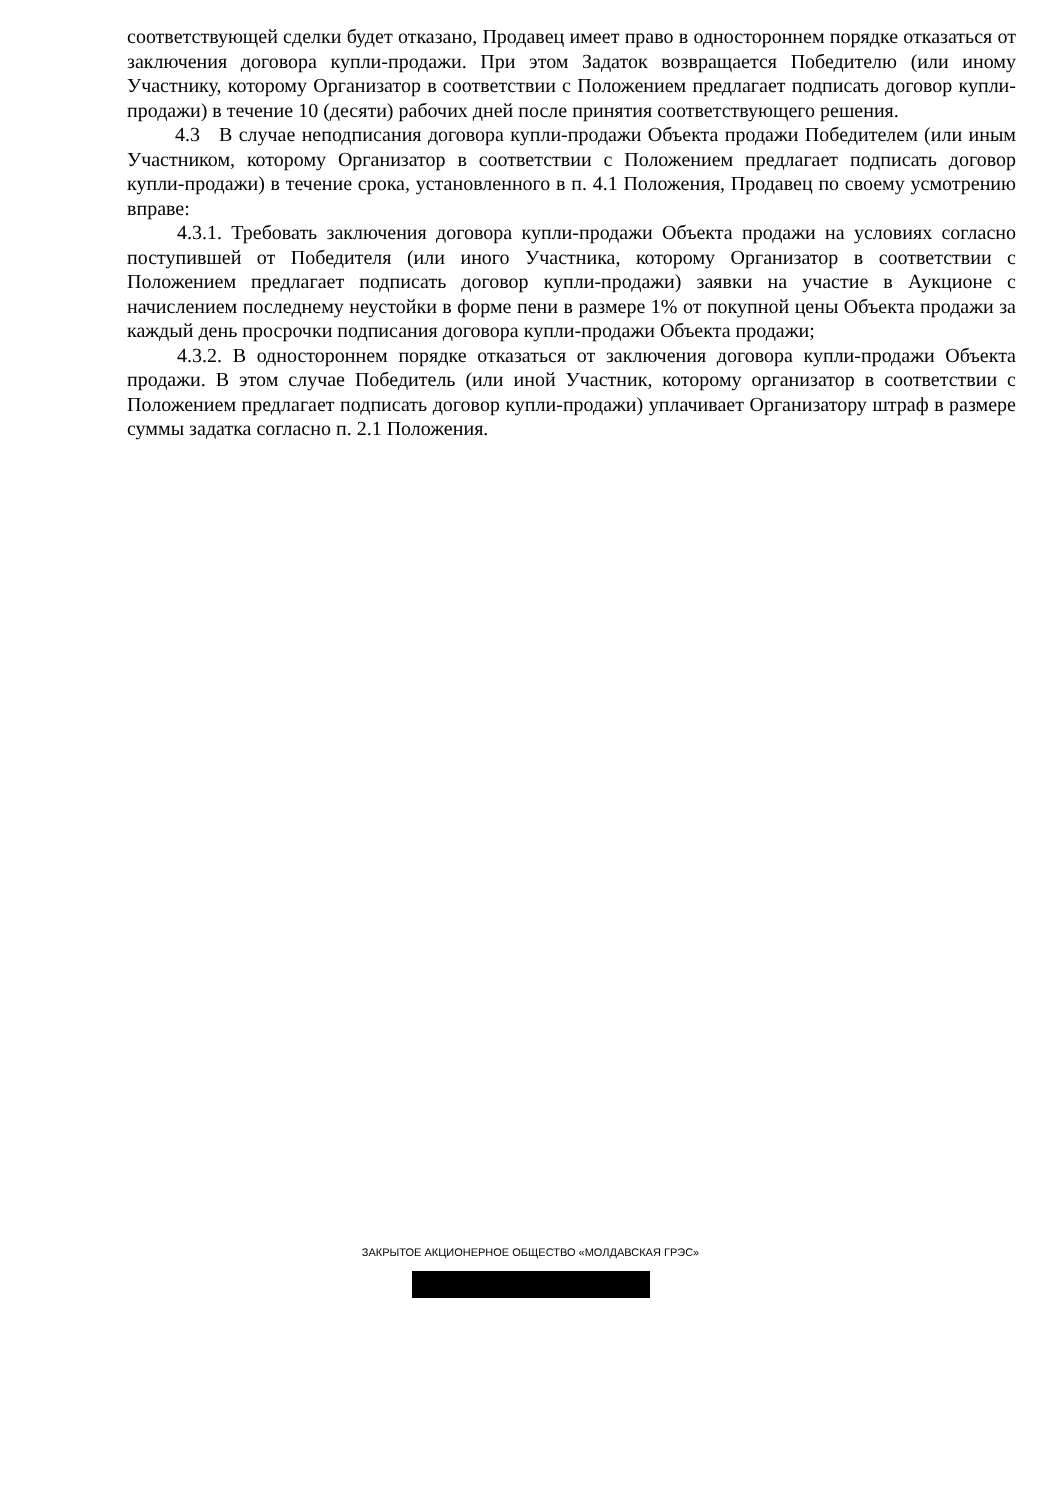соответствующей сделки будет отказано, Продавец имеет право в одностороннем порядке отказаться от заключения договора купли-продажи. При этом Задаток возвращается Победителю (или иному Участнику, которому Организатор в соответствии с Положением предлагает подписать договор купли-продажи) в течение 10 (десяти) рабочих дней после принятия соответствующего решения.
4.3 В случае неподписания договора купли-продажи Объекта продажи Победителем (или иным Участником, которому Организатор в соответствии с Положением предлагает подписать договор купли-продажи) в течение срока, установленного в п. 4.1 Положения, Продавец по своему усмотрению вправе:
4.3.1. Требовать заключения договора купли-продажи Объекта продажи на условиях согласно поступившей от Победителя (или иного Участника, которому Организатор в соответствии с Положением предлагает подписать договор купли-продажи) заявки на участие в Аукционе с начислением последнему неустойки в форме пени в размере 1% от покупной цены Объекта продажи за каждый день просрочки подписания договора купли-продажи Объекта продажи;
4.3.2. В одностороннем порядке отказаться от заключения договора купли-продажи Объекта продажи. В этом случае Победитель (или иной Участник, которому организатор в соответствии с Положением предлагает подписать договор купли-продажи) уплачивает Организатору штраф в размере суммы задатка согласно п. 2.1 Положения.
ЗАКРЫТОЕ АКЦИОНЕРНОЕ ОБЩЕСТВО «МОЛДАВСКАЯ ГРЭС»